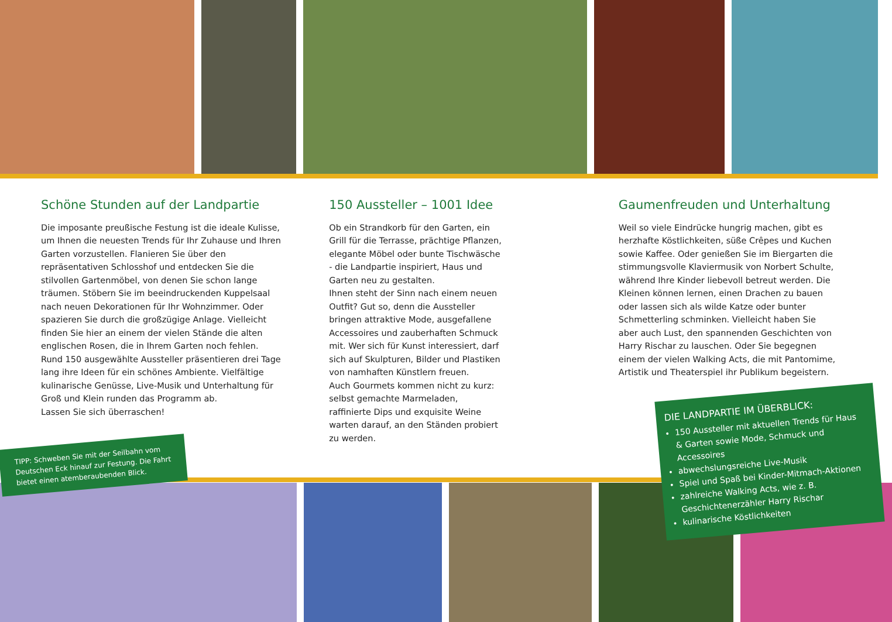Schöne Stunden auf der Landpartie
Die imposante preußische Festung ist die ideale Kulisse, um Ihnen die neuesten Trends für Ihr Zuhause und Ihren Garten vorzustellen. Flanieren Sie über den repräsentativen Schlosshof und entdecken Sie die stilvollen Gartenmöbel, von denen Sie schon lange träumen. Stöbern Sie im beeindruckenden Kuppelsaal nach neuen Dekorationen für Ihr Wohnzimmer. Oder spazieren Sie durch die großzügige Anlage. Vielleicht finden Sie hier an einem der vielen Stände die alten englischen Rosen, die in Ihrem Garten noch fehlen.
Rund 150 ausgewählte Aussteller präsentieren drei Tage lang ihre Ideen für ein schönes Ambiente. Vielfältige kulinarische Genüsse, Live-Musik und Unterhaltung für Groß und Klein runden das Programm ab.
Lassen Sie sich überraschen!
150 Aussteller – 1001 Idee
Ob ein Strandkorb für den Garten, ein Grill für die Terrasse, prächtige Pflanzen, elegante Möbel oder bunte Tischwäsche - die Landpartie inspiriert, Haus und Garten neu zu gestalten.
Ihnen steht der Sinn nach einem neuen Outfit? Gut so, denn die Aussteller bringen attraktive Mode, ausgefallene Accessoires und zauberhaften Schmuck mit. Wer sich für Kunst interessiert, darf sich auf Skulpturen, Bilder und Plastiken von namhaften Künstlern freuen.
Auch Gourmets kommen nicht zu kurz: selbst gemachte Marmeladen, raffinierte Dips und exquisite Weine warten darauf, an den Ständen probiert zu werden.
Gaumenfreuden und Unterhaltung
Weil so viele Eindrücke hungrig machen, gibt es herzhafte Köstlichkeiten, süße Crêpes und Kuchen sowie Kaffee. Oder genießen Sie im Biergarten die stimmungsvolle Klaviermusik von Norbert Schulte, während Ihre Kinder liebevoll betreut werden. Die Kleinen können lernen, einen Drachen zu bauen oder lassen sich als wilde Katze oder bunter Schmetterling schminken. Vielleicht haben Sie aber auch Lust, den spannenden Geschichten von Harry Rischar zu lauschen. Oder Sie begegnen einem der vielen Walking Acts, die mit Pantomime, Artistik und Theaterspiel ihr Publikum begeistern.
TIPP: Schweben Sie mit der Seilbahn vom Deutschen Eck hinauf zur Festung. Die Fahrt bietet einen atemberaubenden Blick.
DIE LANDPARTIE IM ÜBERBLICK:
150 Aussteller mit aktuellen Trends für Haus & Garten sowie Mode, Schmuck und Accessoires
abwechslungsreiche Live-Musik
Spiel und Spaß bei Kinder-Mitmach-Aktionen
zahlreiche Walking Acts, wie z. B. Geschichtenerzähler Harry Rischar
kulinarische Köstlichkeiten